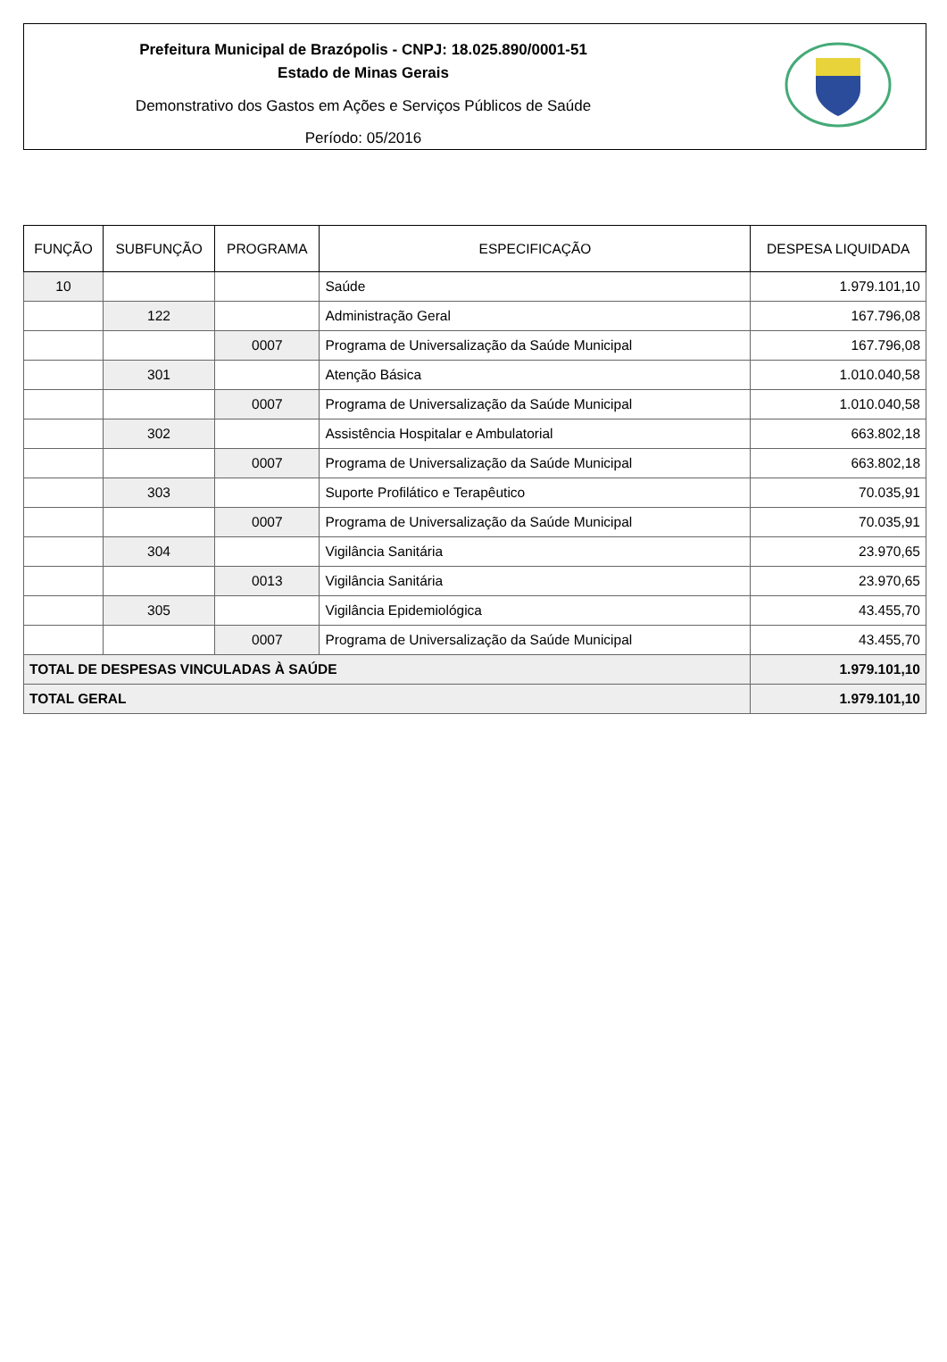Prefeitura Municipal de Brazópolis - CNPJ: 18.025.890/0001-51
Estado de Minas Gerais
Demonstrativo dos Gastos em Ações e Serviços Públicos de Saúde
Período: 05/2016
| FUNÇÃO | SUBFUNÇÃO | PROGRAMA | ESPECIFICAÇÃO | DESPESA LIQUIDADA |
| --- | --- | --- | --- | --- |
| 10 | | | Saúde | 1.979.101,10 |
| | 122 | | Administração Geral | 167.796,08 |
| | | 0007 | Programa de Universalização da Saúde Municipal | 167.796,08 |
| | 301 | | Atenção Básica | 1.010.040,58 |
| | | 0007 | Programa de Universalização da Saúde Municipal | 1.010.040,58 |
| | 302 | | Assistência Hospitalar e Ambulatorial | 663.802,18 |
| | | 0007 | Programa de Universalização da Saúde Municipal | 663.802,18 |
| | 303 | | Suporte Profilático e Terapêutico | 70.035,91 |
| | | 0007 | Programa de Universalização da Saúde Municipal | 70.035,91 |
| | 304 | | Vigilância Sanitária | 23.970,65 |
| | | 0013 | Vigilância Sanitária | 23.970,65 |
| | 305 | | Vigilância Epidemiológica | 43.455,70 |
| | | 0007 | Programa de Universalização da Saúde Municipal | 43.455,70 |
| TOTAL DE DESPESAS VINCULADAS À SAÚDE | | | | 1.979.101,10 |
| TOTAL GERAL | | | | 1.979.101,10 |